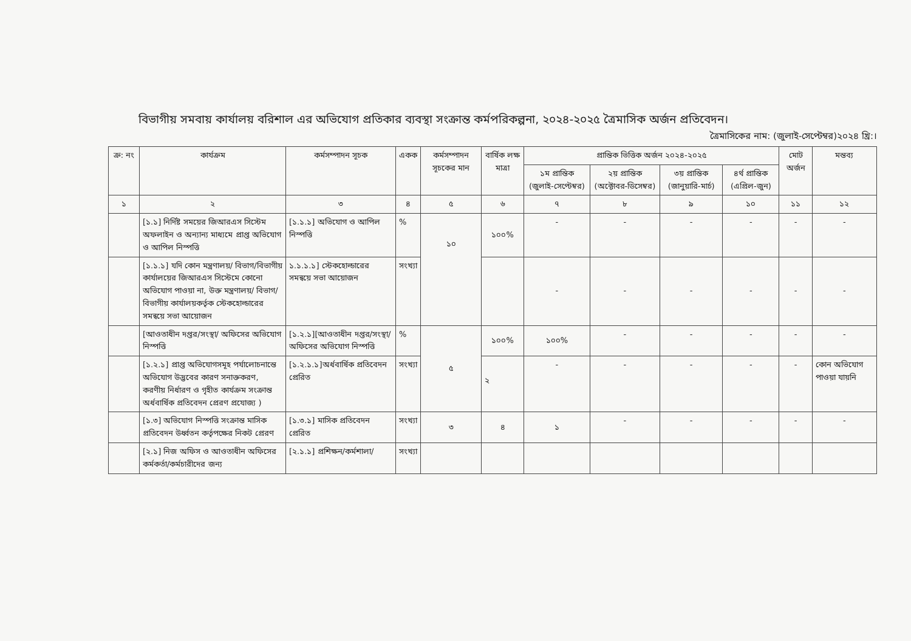বিভাগীয় সমবায় কার্যালয় বরিশাল এর অভিযোগ প্রতিকার ব্যবস্থা সংক্রান্ত কর্মপরিকল্পনা, ২০২৪-২০২৫ ত্রৈমাসিক অর্জন প্রতিবেদন।
ত্রৈমাসিকের নাম: (জুলাই-সেপ্টেম্বর)২০২৪ খ্রি:।
| ক্র: নং | কার্যক্রম | কর্মসম্পাদন সূচক | একক | কর্মসম্পাদন সূচকের মান | বার্ষিক লক্ষ মাত্রা | প্রান্তিক ভিত্তিক অর্জন ২০২৪-২০২৫ | | | | মোট অর্জন | মন্তব্য |
| --- | --- | --- | --- | --- | --- | --- | --- | --- | --- | --- | --- |
| | | | | | | ১ম প্রান্তিক (জুলাই-সেপ্টেম্বর) | ২য় প্রান্তিক (অক্টোবর-ডিসেম্বর) | ৩য় প্রান্তিক (জানুয়ারি-মার্চ) | ৪র্থ প্রান্তিক (এপ্রিল-জুন) | | |
| ১ | ২ | ৩ | ৪ | ৫ | ৬ | ৭ | ৮ | ৯ | ১০ | ১১ | ১২ |
| | [১.১] নির্দিষ্ট সময়ের জিআরএস সিস্টেম অফলাইন ও অন্যান্য মাধ্যমে প্রাপ্ত অভিযোগ ও আপিল নিস্পত্তি | [১.১.১] অভিযোগ ও আপিল নিস্পত্তি | % | ১০ | ১০০% | - | - | - | - | - | - |
| | [১.১.১] যদি কোন মন্ত্রণালয়/ বিভাগ/বিভাগীয় কার্যালয়ের জিআরএস সিস্টেমে কোনো অভিযোগ পাওয়া না, উক্ত মন্ত্রণালয়/ বিভাগ/ বিভাগীয় কার্যালয়কর্তৃক স্টেকহোল্ডারের সমন্বয়ে সভা আয়োজন | ১.১.১.১] স্টেকহোল্ডারের সমন্বয়ে সভা আয়োজন | সংখ্যা | | | - | - | - | - | - | - |
| | [আওতাধীন দপ্তর/সংস্থা/ অফিসের অভিযোগ নিস্পত্তি | [১.২.১][আওতাধীন দপ্তর/সংস্থা/ অফিসের অভিযোগ নিস্পত্তি | % | ৫ | ১০০% | ১০০% | - | - | - | - | - |
| | [১.২.১] প্রাপ্ত অভিযোগসমূহ পর্যালোচনান্তে অভিযোগ উদ্ভবের কারণ সনাক্তকরণ, করণীয় নির্ধারণ ও গৃহীত কার্যক্রম সংক্রান্ত অর্ধবার্ষিক প্রতিবেদন প্রেরণ প্রযোজ্য ) | [১.২.১.১]অর্ধবার্ষিক প্রতিবেদন প্রেরিত | সংখ্যা | | ২ | - | - | - | - | - | কোন অভিযোগ পাওয়া যায়নি |
| | [১.৩] অভিযোগ নিস্পত্তি সংক্রান্ত মাসিক প্রতিবেদন উর্ধ্বতন কর্তৃপক্ষের নিকট প্রেরণ | [১.৩.১] মাসিক প্রতিবেদন প্রেরিত | সংখ্যা | ৩ | ৪ | ১ | - | - | - | - | - |
| | [২.১] নিজ অফিস ও আওতাধীন অফিসের কর্মকর্তা/কর্মচারীদের জন্য | [২.১.১] প্রশিক্ষন/কর্মশালা/ | সংখ্যা | | | | | | | | |